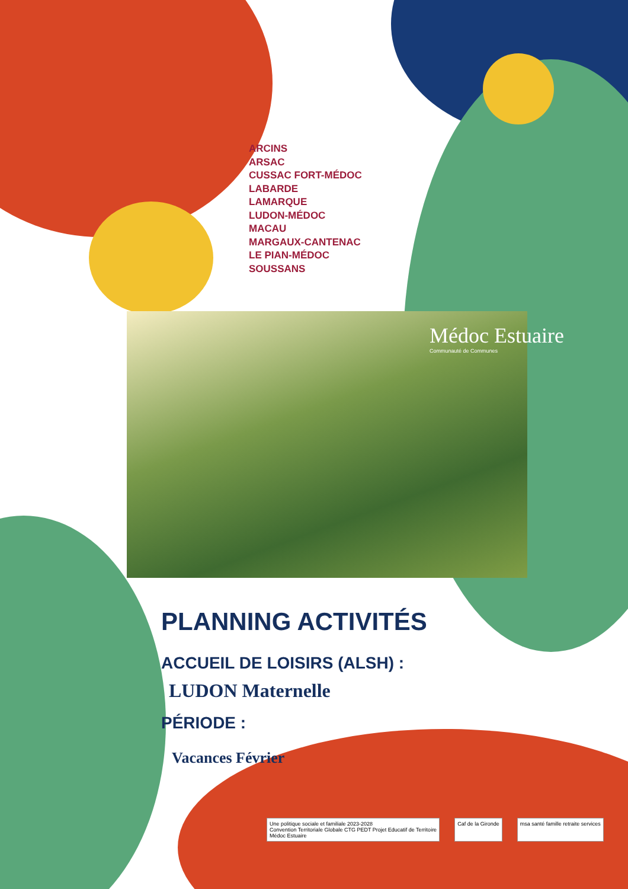ARCINS
ARSAC
CUSSAC FORT-MÉDOC
LABARDE
LAMARQUE
LUDON-MÉDOC
MACAU
MARGAUX-CANTENAC
LE PIAN-MÉDOC
SOUSSANS
Médoc Estuaire
Communauté de Communes
PLANNING ACTIVITÉS
ACCUEIL DE LOISIRS (ALSH) :
LUDON Maternelle
PÉRIODE :
Vacances Février
Une politique sociale et familiale 2023-2028
Convention Territoriale Globale CTG PEDT Projet Educatif de Territoire
Médoc Estuaire
Caf de la Gironde msa santé famille retraite services